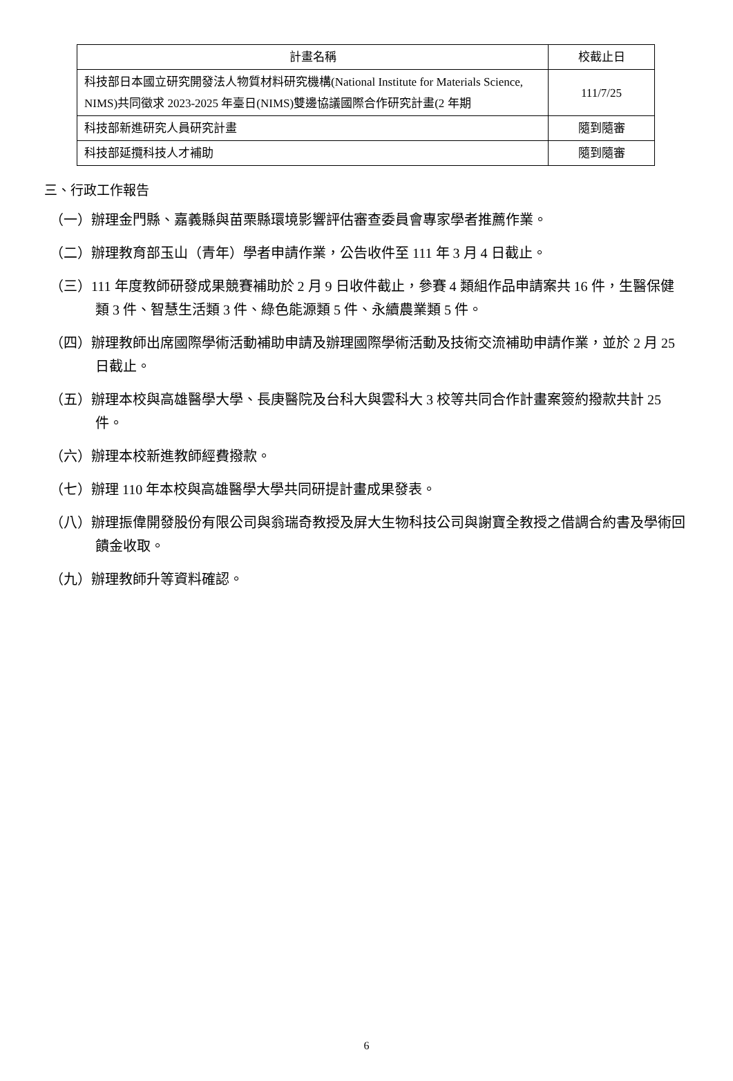| 計畫名稱 | 校截止日 |
| --- | --- |
| 科技部日本國立研究開發法人物質材料研究機構(National Institute for Materials Science, NIMS)共同徵求 2023-2025 年臺日(NIMS)雙邊協議國際合作研究計畫(2 年期 | 111/7/25 |
| 科技部新進研究人員研究計畫 | 隨到隨審 |
| 科技部延攬科技人才補助 | 隨到隨審 |
三、行政工作報告
（一）辦理金門縣、嘉義縣與苗栗縣環境影響評估審查委員會專家學者推薦作業。
（二）辦理教育部玉山（青年）學者申請作業，公告收件至 111 年 3 月 4 日截止。
（三）111 年度教師研發成果競賽補助於 2 月 9 日收件截止，參賽 4 類組作品申請案共 16 件，生醫保健類 3 件、智慧生活類 3 件、綠色能源類 5 件、永續農業類 5 件。
（四）辦理教師出席國際學術活動補助申請及辦理國際學術活動及技術交流補助申請作業，並於 2 月 25 日截止。
（五）辦理本校與高雄醫學大學、長庚醫院及台科大與雲科大 3 校等共同合作計畫案簽約撥款共計 25 件。
（六）辦理本校新進教師經費撥款。
（七）辦理 110 年本校與高雄醫學大學共同研提計畫成果發表。
（八）辦理振偉開發股份有限公司與翁瑞奇教授及屏大生物科技公司與謝寶全教授之借調合約書及學術回饋金收取。
（九）辦理教師升等資料確認。
6